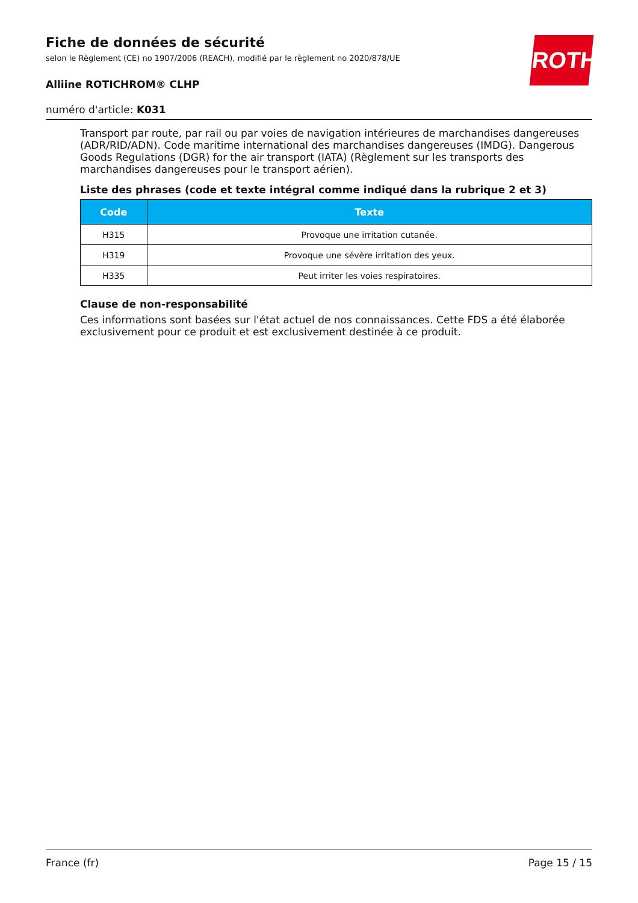ROTH
Fiche de données de sécurité
selon le Règlement (CE) no 1907/2006 (REACH), modifié par le règlement no 2020/878/UE
Alliine ROTICHROM® CLHP
numéro d'article: K031
Transport par route, par rail ou par voies de navigation intérieures de marchandises dangereuses (ADR/RID/ADN). Code maritime international des marchandises dangereuses (IMDG). Dangerous Goods Regulations (DGR) for the air transport (IATA) (Règlement sur les transports des marchandises dangereuses pour le transport aérien).
Liste des phrases (code et texte intégral comme indiqué dans la rubrique 2 et 3)
| Code | Texte |
| --- | --- |
| H315 | Provoque une irritation cutanée. |
| H319 | Provoque une sévère irritation des yeux. |
| H335 | Peut irriter les voies respiratoires. |
Clause de non-responsabilité
Ces informations sont basées sur l'état actuel de nos connaissances. Cette FDS a été élaborée exclusivement pour ce produit et est exclusivement destinée à ce produit.
France (fr) Page 15 / 15